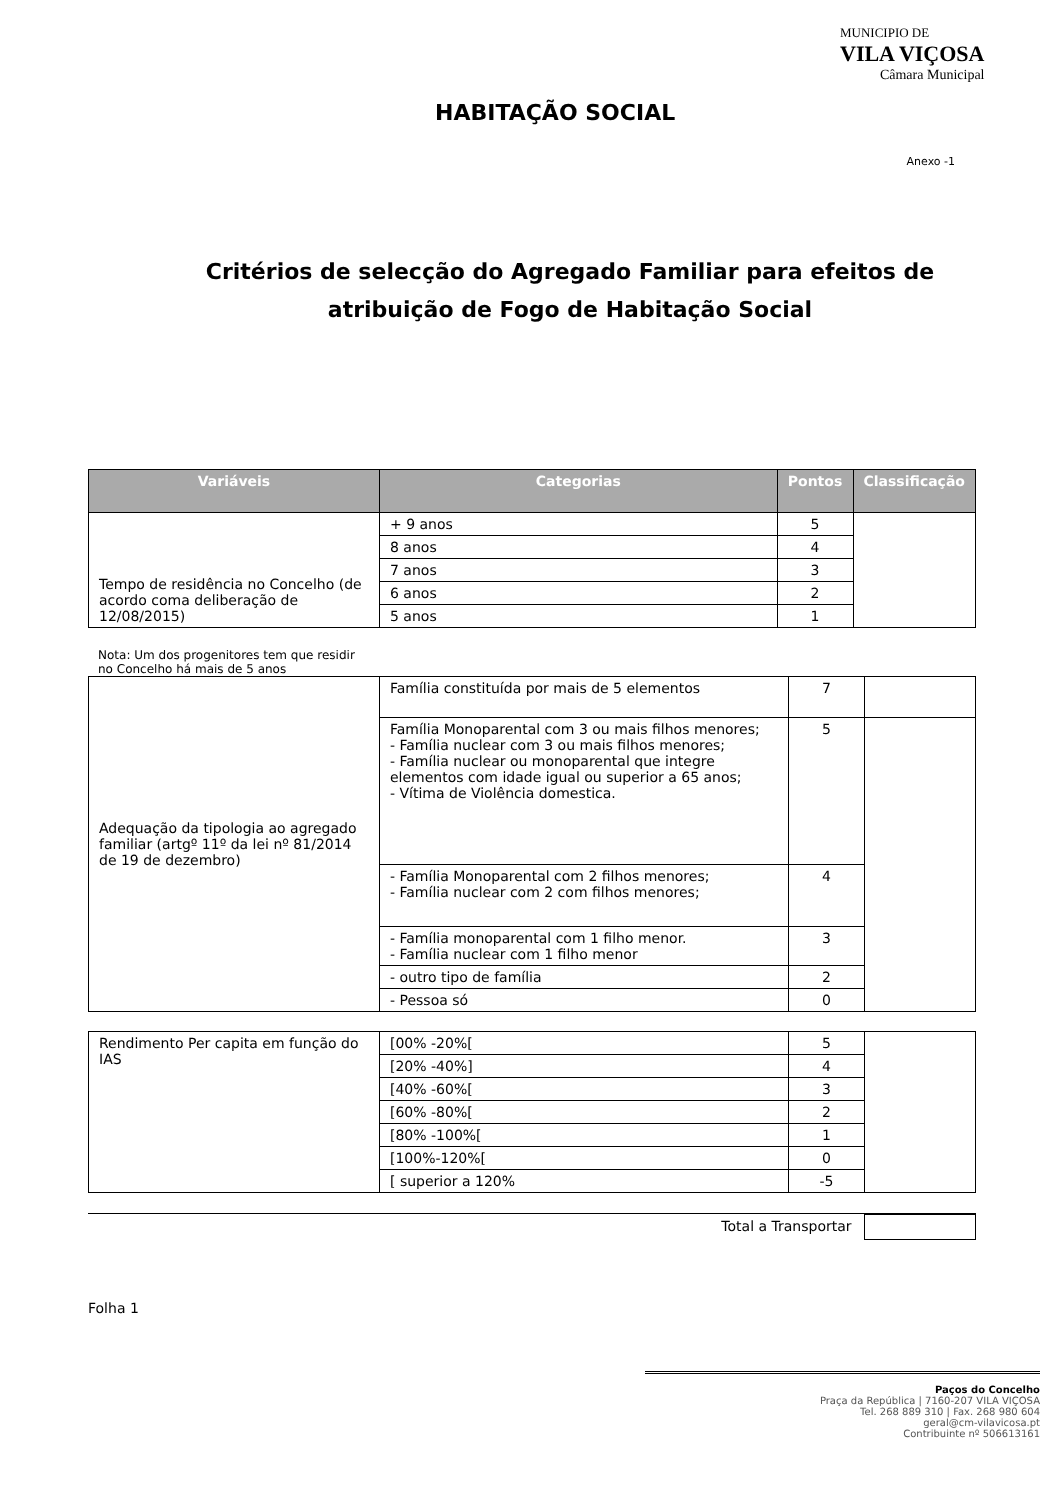MUNICIPIO DE
VILA VIÇOSA
Câmara Municipal
HABITAÇÃO SOCIAL
Anexo -1
Critérios de selecção do Agregado Familiar para efeitos de atribuição de Fogo de Habitação Social
| Variáveis | Categorias | Pontos | Classificação |
| --- | --- | --- | --- |
| Tempo de residência no Concelho (de acordo coma deliberação de 12/08/2015) | + 9 anos | 5 | |
| | 8 anos | 4 | |
| | 7 anos | 3 | |
| | 6 anos | 2 | |
| | 5 anos | 1 | |
Nota: Um dos progenitores tem que residir no Concelho há mais de 5 anos
| Adequação da tipologia ao agregado familiar (artgº 11º da lei nº 81/2014 de 19 de dezembro) | Família constituída por mais de 5 elementos | 7 | |
| | Família Monoparental com 3 ou mais filhos menores; - Família nuclear com 3 ou mais filhos menores; - Família nuclear ou monoparental que integre elementos com idade igual ou superior a 65 anos; - Vítima de Violência domestica. | 5 | |
| | - Família Monoparental com 2 filhos menores; - Família nuclear com 2 com filhos menores; | 4 | |
| | - Família monoparental com 1 filho menor. - Família nuclear com 1 filho menor | 3 | |
| | - outro tipo de família | 2 | |
| | - Pessoa só | 0 | |
| Rendimento Per capita em função do IAS | [00% -20%[ | 5 | |
| | [20% -40%] | 4 | |
| | [40% -60%[ | 3 | |
| | [60% -80%[ | 2 | |
| | [80% -100%[ | 1 | |
| | [100%-120%[ | 0 | |
| | [ superior a 120% | -5 | |
Total a Transportar
Folha 1
Paços do Concelho
Praça da República | 7160-207 VILA VIÇOSA
Tel. 268 889 310 | Fax. 268 980 604
geral@cm-vilavicosa.pt
Contribuinte nº 506613161